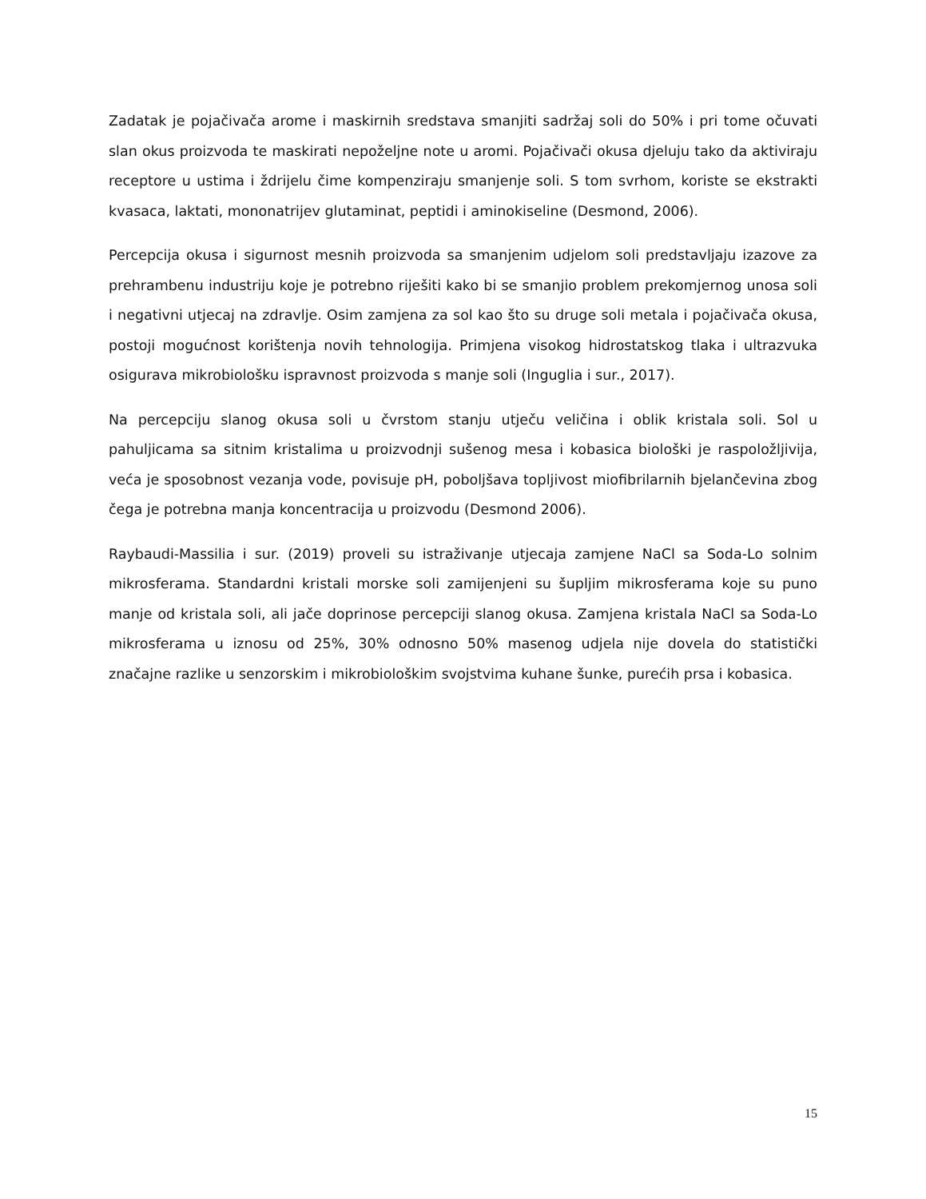Zadatak je pojačivača arome i maskirnih sredstava smanjiti sadržaj soli do 50% i pri tome očuvati slan okus proizvoda te maskirati nepoželjne note u aromi. Pojačivači okusa djeluju tako da aktiviraju receptore u ustima i ždrijelu čime kompenziraju smanjenje soli. S tom svrhom, koriste se ekstrakti kvasaca, laktati, mononatrijev glutaminat, peptidi i aminokiseline (Desmond, 2006).
Percepcija okusa i sigurnost mesnih proizvoda sa smanjenim udjelom soli predstavljaju izazove za prehrambenu industriju koje je potrebno riješiti kako bi se smanjio problem prekomjernog unosa soli i negativni utjecaj na zdravlje. Osim zamjena za sol kao što su druge soli metala i pojačivača okusa, postoji mogućnost korištenja novih tehnologija. Primjena visokog hidrostatskog tlaka i ultrazvuka osigurava mikrobiološku ispravnost proizvoda s manje soli (Inguglia i sur., 2017).
Na percepciju slanog okusa soli u čvrstom stanju utječu veličina i oblik kristala soli. Sol u pahuljicama sa sitnim kristalima u proizvodnji sušenog mesa i kobasica biološki je raspoložljivija, veća je sposobnost vezanja vode, povisuje pH, poboljšava topljivost miofibrilarnih bjelančevina zbog čega je potrebna manja koncentracija u proizvodu (Desmond 2006).
Raybaudi-Massilia i sur. (2019) proveli su istraživanje utjecaja zamjene NaCl sa Soda-Lo solnim mikrosferama. Standardni kristali morske soli zamijenjeni su šupljim mikrosferama koje su puno manje od kristala soli, ali jače doprinose percepciji slanog okusa. Zamjena kristala NaCl sa Soda-Lo mikrosferama u iznosu od 25%, 30% odnosno 50% masenog udjela nije dovela do statistički značajne razlike u senzorskim i mikrobiološkim svojstvima kuhane šunke, purećih prsa i kobasica.
15